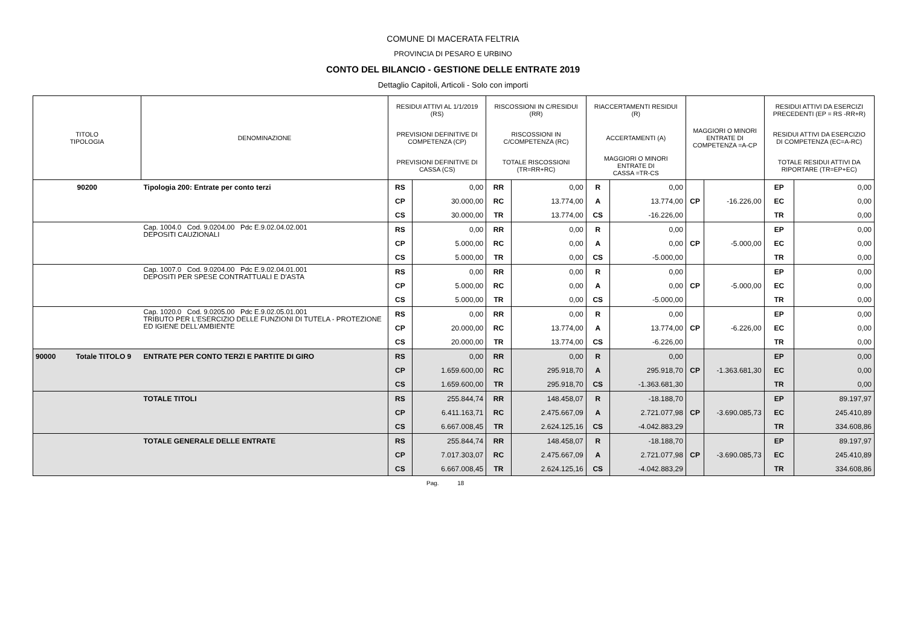COMUNE DI MACERATA FELTRIA
PROVINCIA DI PESARO E URBINO
CONTO DEL BILANCIO - GESTIONE DELLE ENTRATE 2019
Dettaglio Capitoli, Articoli - Solo con importi
| TITOLO TIPOLOGIA | DENOMINAZIONE | RESIDUI ATTIVI AL 1/1/2019 (RS) | | RISCOSSIONI IN C/RESIDUI (RR) | | RIACCERTAMENTI RESIDUI (R) | | | | RESIDUI ATTIVI DA ESERCIZI PRECEDENTI (EP = RS -RR+R) | |
| --- | --- | --- | --- | --- | --- | --- | --- | --- | --- | --- | --- |
| | | PREVISIONI DEFINITIVE DI COMPETENZA (CP) | | RISCOSSIONI IN C/COMPETENZA (RC) | | ACCERTAMENTI (A) | | MAGGIORI O MINORI ENTRATE DI COMPETENZA =A-CP | | RESIDUI ATTIVI DA ESERCIZIO DI COMPETENZA (EC=A-RC) | |
| | | PREVISIONI DEFINITIVE DI CASSA (CS) | | TOTALE RISCOSSIONI (TR=RR+RC) | | MAGGIORI O MINORI ENTRATE DI CASSA =TR-CS | | | | TOTALE RESIDUI ATTIVI DA RIPORTARE (TR=EP+EC) | |
| 90200 | Tipologia 200: Entrate per conto terzi | RS | 0,00 | RR | 0,00 | R | 0,00 | | | EP | 0,00 |
| | | CP | 30.000,00 | RC | 13.774,00 | A | 13.774,00 | CP | -16.226,00 | EC | 0,00 |
| | | CS | 30.000,00 | TR | 13.774,00 | CS | -16.226,00 | | | TR | 0,00 |
| | Cap. 1004.0 Cod. 9.0204.00 Pdc E.9.02.04.02.001 DEPOSITI CAUZIONALI | RS | 0,00 | RR | 0,00 | R | 0,00 | | | EP | 0,00 |
| | | CP | 5.000,00 | RC | 0,00 | A | 0,00 | CP | -5.000,00 | EC | 0,00 |
| | | CS | 5.000,00 | TR | 0,00 | CS | -5.000,00 | | | TR | 0,00 |
| | Cap. 1007.0 Cod. 9.0204.00 Pdc E.9.02.04.01.001 DEPOSITI PER SPESE CONTRATTUALI E D'ASTA | RS | 0,00 | RR | 0,00 | R | 0,00 | | | EP | 0,00 |
| | | CP | 5.000,00 | RC | 0,00 | A | 0,00 | CP | -5.000,00 | EC | 0,00 |
| | | CS | 5.000,00 | TR | 0,00 | CS | -5.000,00 | | | TR | 0,00 |
| | Cap. 1020.0 Cod. 9.0205.00 Pdc E.9.02.05.01.001 TRIBUTO PER L'ESERCIZIO DELLE FUNZIONI DI TUTELA - PROTEZIONE ED IGIENE DELL'AMBIENTE | RS | 0,00 | RR | 0,00 | R | 0,00 | | | EP | 0,00 |
| | | CP | 20.000,00 | RC | 13.774,00 | A | 13.774,00 | CP | -6.226,00 | EC | 0,00 |
| | | CS | 20.000,00 | TR | 13.774,00 | CS | -6.226,00 | | | TR | 0,00 |
| 90000 Totale TITOLO 9 | ENTRATE PER CONTO TERZI E PARTITE DI GIRO | RS | 0,00 | RR | 0,00 | R | 0,00 | | | EP | 0,00 |
| | | CP | 1.659.600,00 | RC | 295.918,70 | A | 295.918,70 | CP | -1.363.681,30 | EC | 0,00 |
| | | CS | 1.659.600,00 | TR | 295.918,70 | CS | -1.363.681,30 | | | TR | 0,00 |
| | TOTALE TITOLI | RS | 255.844,74 | RR | 148.458,07 | R | -18.188,70 | | | EP | 89.197,97 |
| | | CP | 6.411.163,71 | RC | 2.475.667,09 | A | 2.721.077,98 | CP | -3.690.085,73 | EC | 245.410,89 |
| | | CS | 6.667.008,45 | TR | 2.624.125,16 | CS | -4.042.883,29 | | | TR | 334.608,86 |
| | TOTALE GENERALE DELLE ENTRATE | RS | 255.844,74 | RR | 148.458,07 | R | -18.188,70 | | | EP | 89.197,97 |
| | | CP | 7.017.303,07 | RC | 2.475.667,09 | A | 2.721.077,98 | CP | -3.690.085,73 | EC | 245.410,89 |
| | | CS | 6.667.008,45 | TR | 2.624.125,16 | CS | -4.042.883,29 | | | TR | 334.608,86 |
Pag. 18